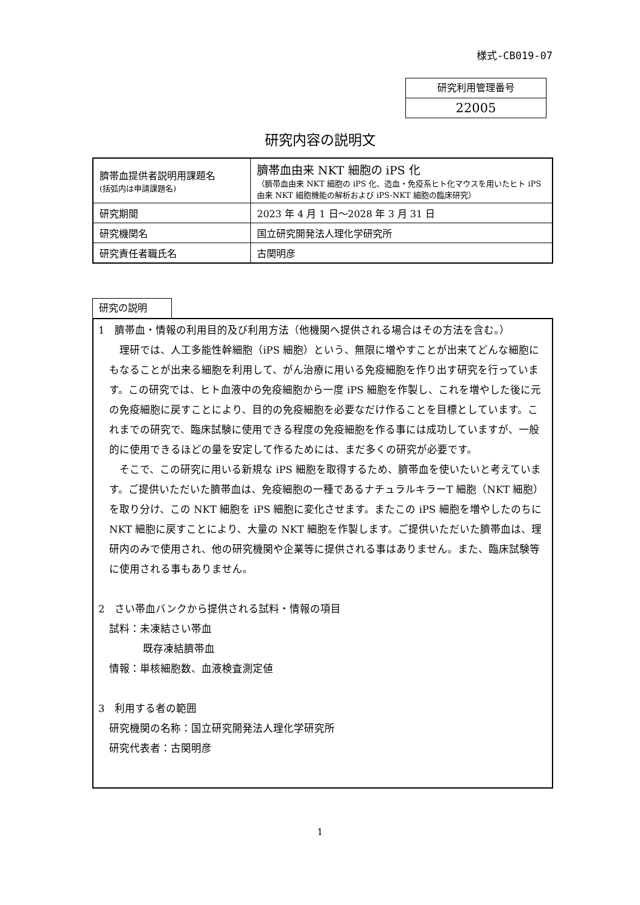様式-CB019-07
研究利用管理番号
22005
研究内容の説明文
| 臍帯血提供者説明用課題名 (括弧内は申請課題名) | 臍帯血由来 NKT 細胞の iPS 化 （臍帯血由来 NKT 細胞の iPS 化、造血・免疫系ヒト化マウスを用いたヒト iPS 由来 NKT 細胞機能の解析および iPS-NKT 細胞の臨床研究） |
| 研究期間 | 2023 年 4 月 1 日～2028 年 3 月 31 日 |
| 研究機関名 | 国立研究開発法人理化学研究所 |
| 研究責任者職氏名 | 古関明彦 |
研究の説明
1　臍帯血・情報の利用目的及び利用方法（他機関へ提供される場合はその方法を含む。）
　理研では、人工多能性幹細胞（iPS 細胞）という、無限に増やすことが出来てどんな細胞にもなることが出来る細胞を利用して、がん治療に用いる免疫細胞を作り出す研究を行っています。この研究では、ヒト血液中の免疫細胞から一度 iPS 細胞を作製し、これを増やした後に元の免疫細胞に戻すことにより、目的の免疫細胞を必要なだけ作ることを目標としています。これまでの研究で、臨床試験に使用できる程度の免疫細胞を作る事には成功していますが、一般的に使用できるほどの量を安定して作るためには、まだ多くの研究が必要です。
　そこで、この研究に用いる新規な iPS 細胞を取得するため、臍帯血を使いたいと考えています。ご提供いただいた臍帯血は、免疫細胞の一種であるナチュラルキラーT 細胞（NKT 細胞）を取り分け、この NKT 細胞を iPS 細胞に変化させます。またこの iPS 細胞を増やしたのちに NKT 細胞に戻すことにより、大量の NKT 細胞を作製します。ご提供いただいた臍帯血は、理研内のみで使用され、他の研究機関や企業等に提供される事はありません。また、臨床試験等に使用される事もありません。
2　さい帯血バンクから提供される試料・情報の項目
試料：未凍結さい帯血
既存凍結臍帯血
情報：単核細胞数、血液検査測定値
3　利用する者の範囲
研究機関の名称：国立研究開発法人理化学研究所
研究代表者：古関明彦
1